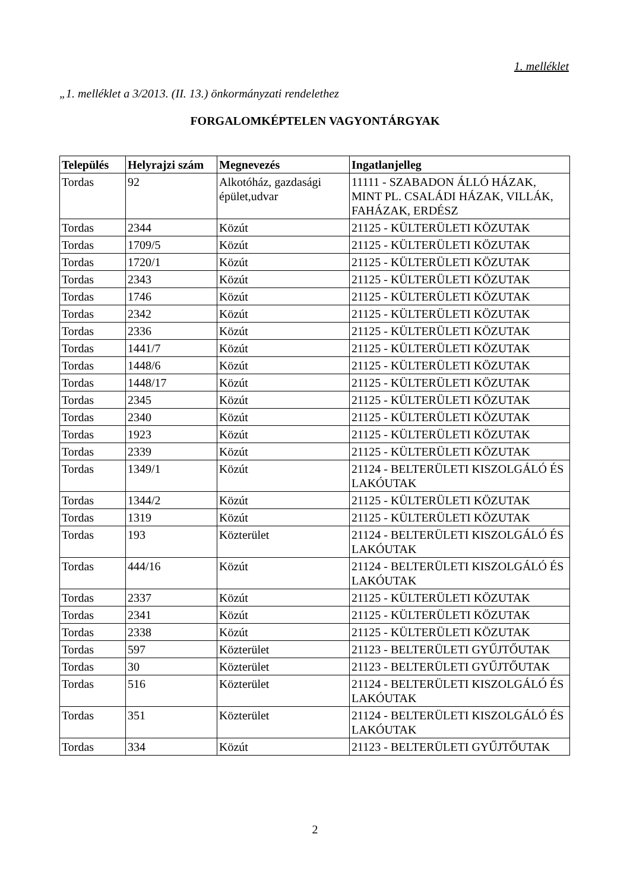1. melléklet
„1. melléklet a 3/2013. (II. 13.) önkormányzati rendelethez
FORGALOMKÉPTELEN VAGYONTÁRGYAK
| Település | Helyrajzi szám | Megnevezés | Ingatlanjelleg |
| --- | --- | --- | --- |
| Tordas | 92 | Alkotóház, gazdasági épület,udvar | 11111 - SZABADON ÁLLÓ HÁZAK, MINT PL. CSALÁDI HÁZAK, VILLÁK, FAHÁZAK, ERDÉSZ |
| Tordas | 2344 | Közút | 21125 - KÜLTERÜLETI KÖZUTAK |
| Tordas | 1709/5 | Közút | 21125 - KÜLTERÜLETI KÖZUTAK |
| Tordas | 1720/1 | Közút | 21125 - KÜLTERÜLETI KÖZUTAK |
| Tordas | 2343 | Közút | 21125 - KÜLTERÜLETI KÖZUTAK |
| Tordas | 1746 | Közút | 21125 - KÜLTERÜLETI KÖZUTAK |
| Tordas | 2342 | Közút | 21125 - KÜLTERÜLETI KÖZUTAK |
| Tordas | 2336 | Közút | 21125 - KÜLTERÜLETI KÖZUTAK |
| Tordas | 1441/7 | Közút | 21125 - KÜLTERÜLETI KÖZUTAK |
| Tordas | 1448/6 | Közút | 21125 - KÜLTERÜLETI KÖZUTAK |
| Tordas | 1448/17 | Közút | 21125 - KÜLTERÜLETI KÖZUTAK |
| Tordas | 2345 | Közút | 21125 - KÜLTERÜLETI KÖZUTAK |
| Tordas | 2340 | Közút | 21125 - KÜLTERÜLETI KÖZUTAK |
| Tordas | 1923 | Közút | 21125 - KÜLTERÜLETI KÖZUTAK |
| Tordas | 2339 | Közút | 21125 - KÜLTERÜLETI KÖZUTAK |
| Tordas | 1349/1 | Közút | 21124 - BELTERÜLETI KISZOLGÁLÓ ÉS LAKÓUTAK |
| Tordas | 1344/2 | Közút | 21125 - KÜLTERÜLETI KÖZUTAK |
| Tordas | 1319 | Közút | 21125 - KÜLTERÜLETI KÖZUTAK |
| Tordas | 193 | Közterület | 21124 - BELTERÜLETI KISZOLGÁLÓ ÉS LAKÓUTAK |
| Tordas | 444/16 | Közút | 21124 - BELTERÜLETI KISZOLGÁLÓ ÉS LAKÓUTAK |
| Tordas | 2337 | Közút | 21125 - KÜLTERÜLETI KÖZUTAK |
| Tordas | 2341 | Közút | 21125 - KÜLTERÜLETI KÖZUTAK |
| Tordas | 2338 | Közút | 21125 - KÜLTERÜLETI KÖZUTAK |
| Tordas | 597 | Közterület | 21123 - BELTERÜLETI GYŰJTŐUTAK |
| Tordas | 30 | Közterület | 21123 - BELTERÜLETI GYŰJTŐUTAK |
| Tordas | 516 | Közterület | 21124 - BELTERÜLETI KISZOLGÁLÓ ÉS LAKÓUTAK |
| Tordas | 351 | Közterület | 21124 - BELTERÜLETI KISZOLGÁLÓ ÉS LAKÓUTAK |
| Tordas | 334 | Közút | 21123 - BELTERÜLETI GYŰJTŐUTAK |
2